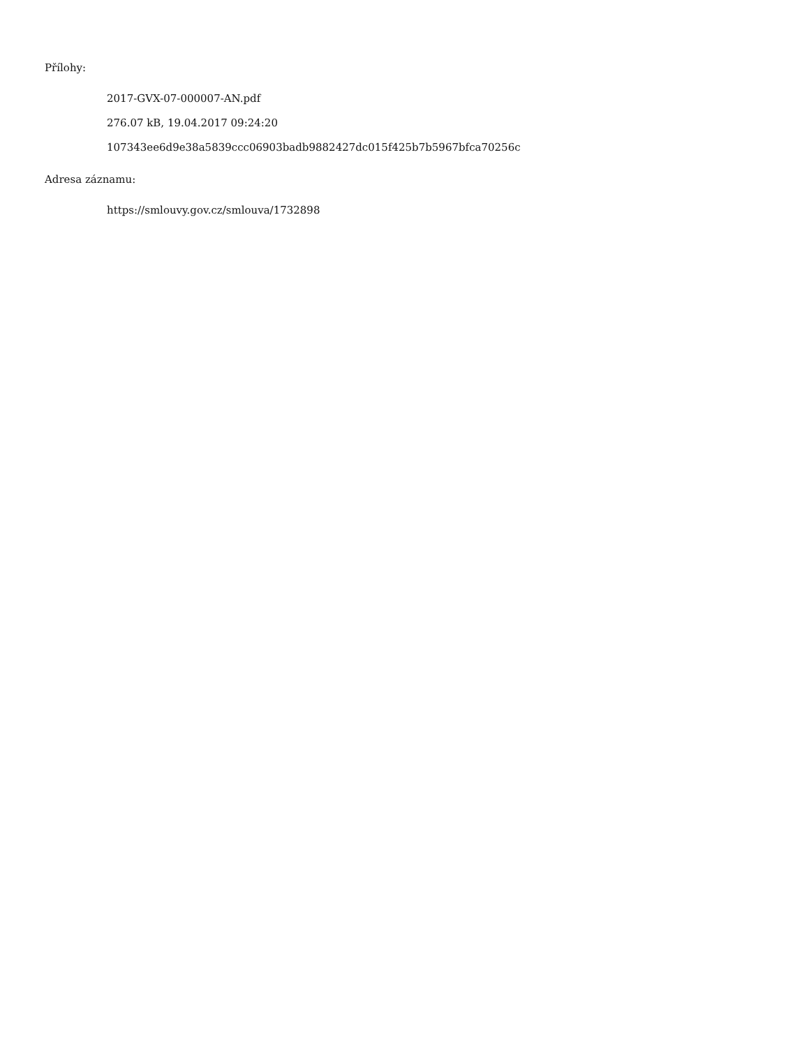Přílohy:
2017-GVX-07-000007-AN.pdf
276.07 kB, 19.04.2017 09:24:20
107343ee6d9e38a5839ccc06903badb9882427dc015f425b7b5967bfca70256c
Adresa záznamu:
https://smlouvy.gov.cz/smlouva/1732898